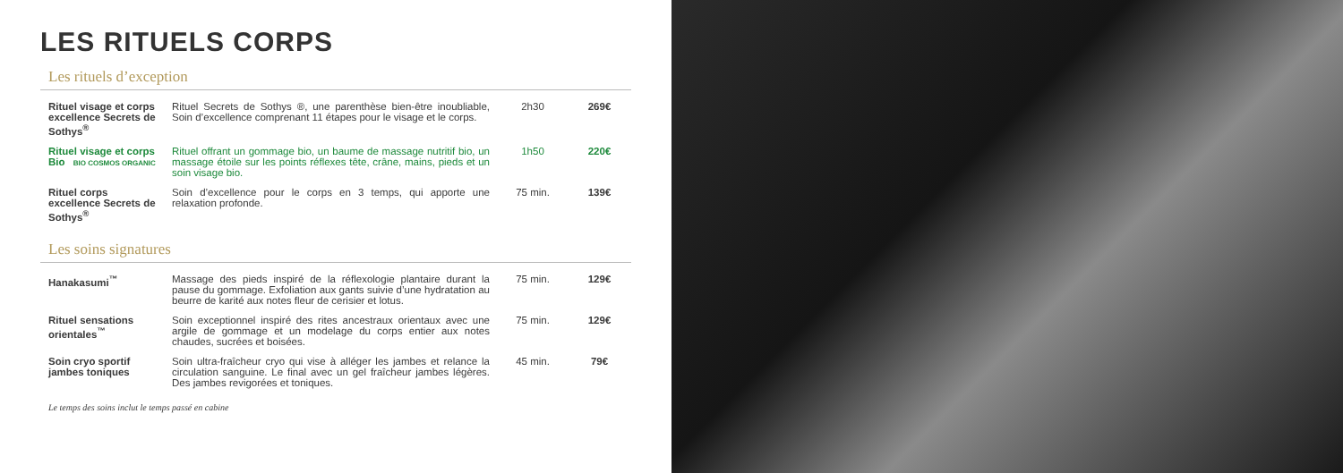LES RITUELS CORPS
Les rituels d’exception
| Rituel visage et corps excellence Secrets de Sothys<sup>®</sup> | Rituel Secrets de Sothys ®, une parenthèse bien-être inoubliable, Soin d’excellence comprenant 11 étapes pour le visage et le corps. | 2h30 | 269€ |
| Rituel visage et corps Bio BIO COSMOS ORGANIC | Rituel offrant un gommage bio, un baume de massage nutritif bio, un massage étoile sur les points réflexes tête, crâne, mains, pieds et un soin visage bio. | 1h50 | 220€ |
| Rituel corps excellence Secrets de Sothys<sup>®</sup> | Soin d’excellence pour le corps en 3 temps, qui apporte une relaxation profonde. | 75 min. | 139€ |
Les soins signatures
| Hanakasumi<sup>™</sup> | Massage des pieds inspiré de la réflexologie plantaire durant la pause du gommage. Exfoliation aux gants suivie d’une hydratation au beurre de karité aux notes fleur de cerisier et lotus. | 75 min. | 129€ |
| Rituel sensations orientales<sup>™</sup> | Soin exceptionnel inspiré des rites ancestraux orientaux avec une argile de gommage et un modelage du corps entier aux notes chaudes, sucrées et boisées. | 75 min. | 129€ |
| Soin cryo sportif jambes toniques | Soin ultra-fraîcheur cryo qui vise à alléger les jambes et relance la circulation sanguine. Le final avec un gel fraîcheur jambes légères. Des jambes revigorées et toniques. | 45 min. | 79€ |
Le temps des soins inclut le temps passé en cabine